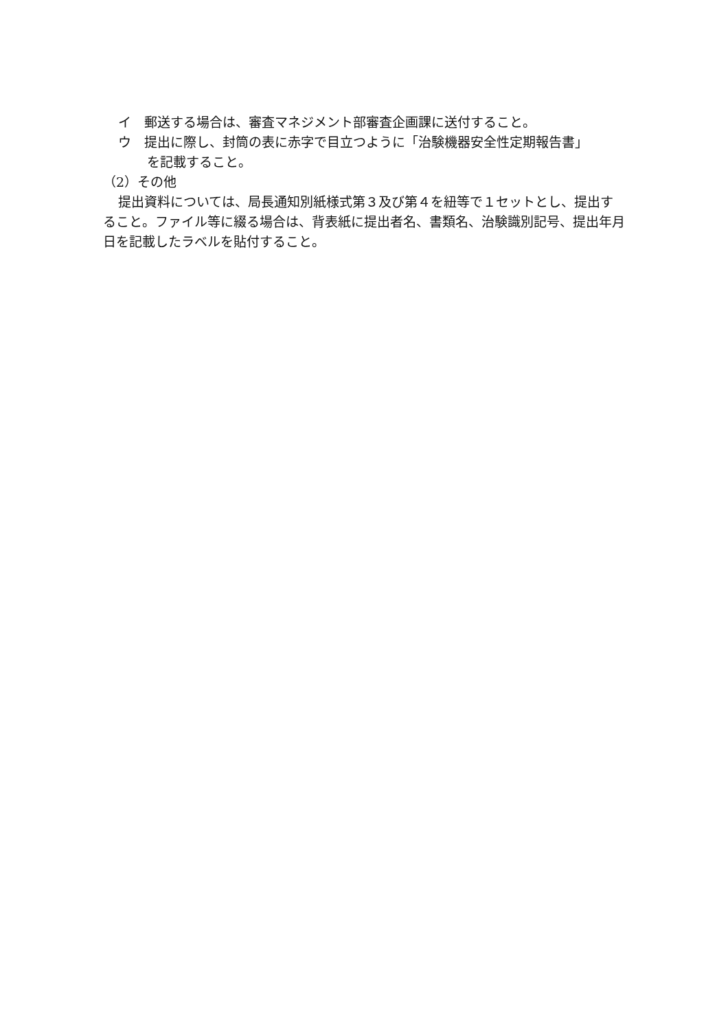イ　郵送する場合は、審査マネジメント部審査企画課に送付すること。
ウ　提出に際し、封筒の表に赤字で目立つように「治験機器安全性定期報告書」
を記載すること。
（2）その他
提出資料については、局長通知別紙様式第３及び第４を紐等で１セットとし、提出すること。ファイル等に綴る場合は、背表紙に提出者名、書類名、治験識別記号、提出年月日を記載したラベルを貼付すること。